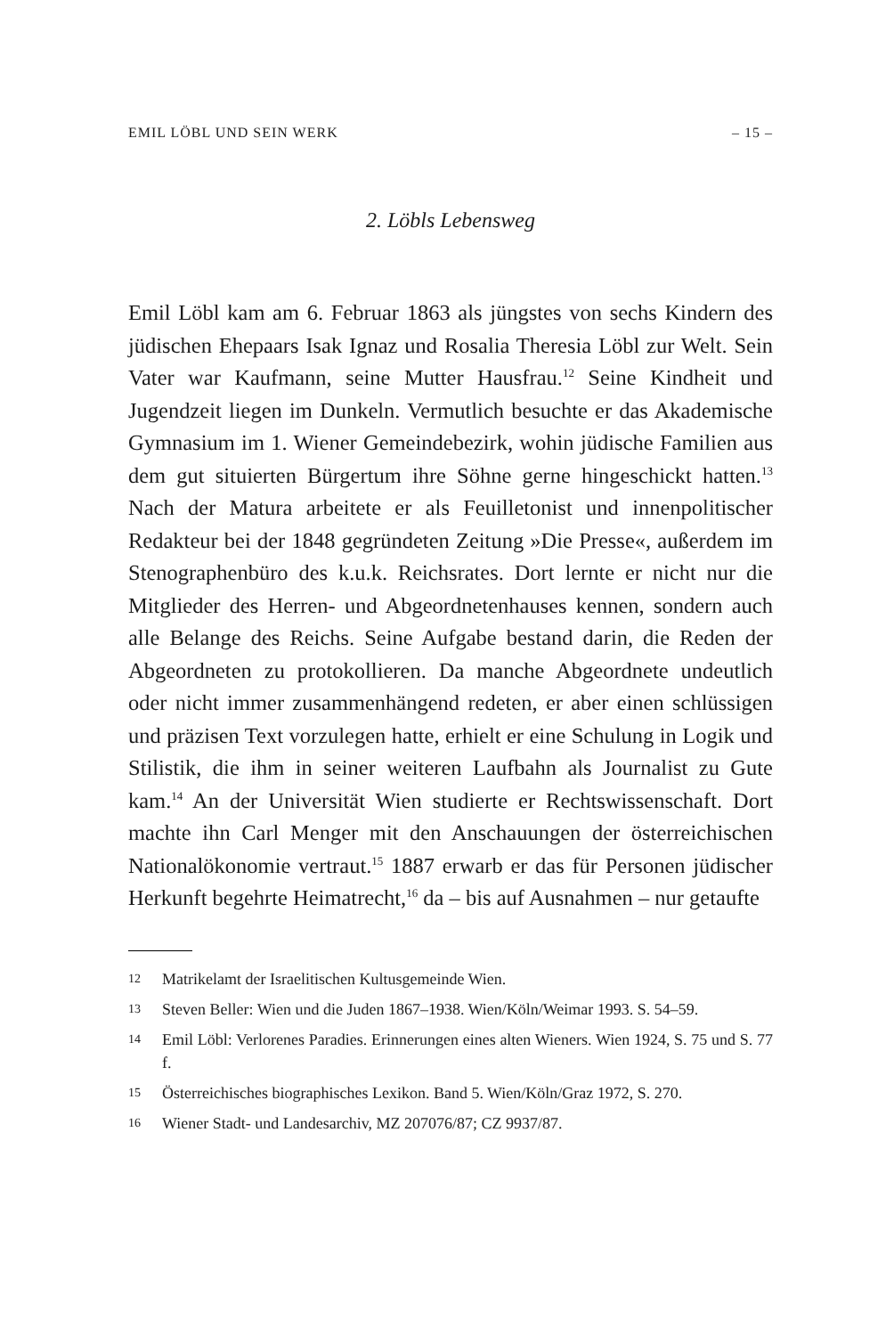EMIL LÖBL UND SEIN WERK – 15 –
2. Löbls Lebensweg
Emil Löbl kam am 6. Februar 1863 als jüngstes von sechs Kindern des jüdischen Ehepaars Isak Ignaz und Rosalia Theresia Löbl zur Welt. Sein Vater war Kaufmann, seine Mutter Hausfrau.<sup>12</sup> Seine Kindheit und Jugendzeit liegen im Dunkeln. Vermutlich besuchte er das Akademische Gymnasium im 1. Wiener Gemeindebezirk, wohin jüdische Familien aus dem gut situierten Bürgertum ihre Söhne gerne hingeschickt hatten.<sup>13</sup> Nach der Matura arbeitete er als Feuilletonist und innenpolitischer Redakteur bei der 1848 gegründeten Zeitung »Die Presse«, außerdem im Stenographen­büro des k.u.k. Reichsrates. Dort lernte er nicht nur die Mitglieder des Herren- und Abgeordnetenhauses kennen, sondern auch alle Belange des Reichs. Seine Aufgabe bestand darin, die Reden der Abgeordneten zu protokollieren. Da manche Abgeordnete un­deutlich oder nicht immer zusammenhängend redeten, er aber einen schlüssigen und präzisen Text vorzulegen hatte, erhielt er eine Schulung in Logik und Stilistik, die ihm in seiner weiteren Laufbahn als Journalist zu Gute kam.<sup>14</sup> An der Universität Wien studierte er Rechtswissenschaft. Dort machte ihn Carl Menger mit den Anschauungen der österreichischen Nationalökonomie ver­traut.<sup>15</sup> 1887 erwarb er das für Personen jüdischer Herkunft be­gehrte Heimatrecht,<sup>16</sup> da – bis auf Ausnahmen – nur getaufte
12 Matrikelamt der Israelitischen Kultusgemeinde Wien.
13 Steven Beller: Wien und die Juden 1867–1938. Wien/Köln/Weimar 1993. S. 54–59.
14 Emil Löbl: Verlorenes Paradies. Erinnerungen eines alten Wieners. Wien 1924, S. 75 und S. 77 f.
15 Österreichisches biographisches Lexikon. Band 5. Wien/Köln/Graz 1972, S. 270.
16 Wiener Stadt- und Landesarchiv, MZ 207076/87; CZ 9937/87.